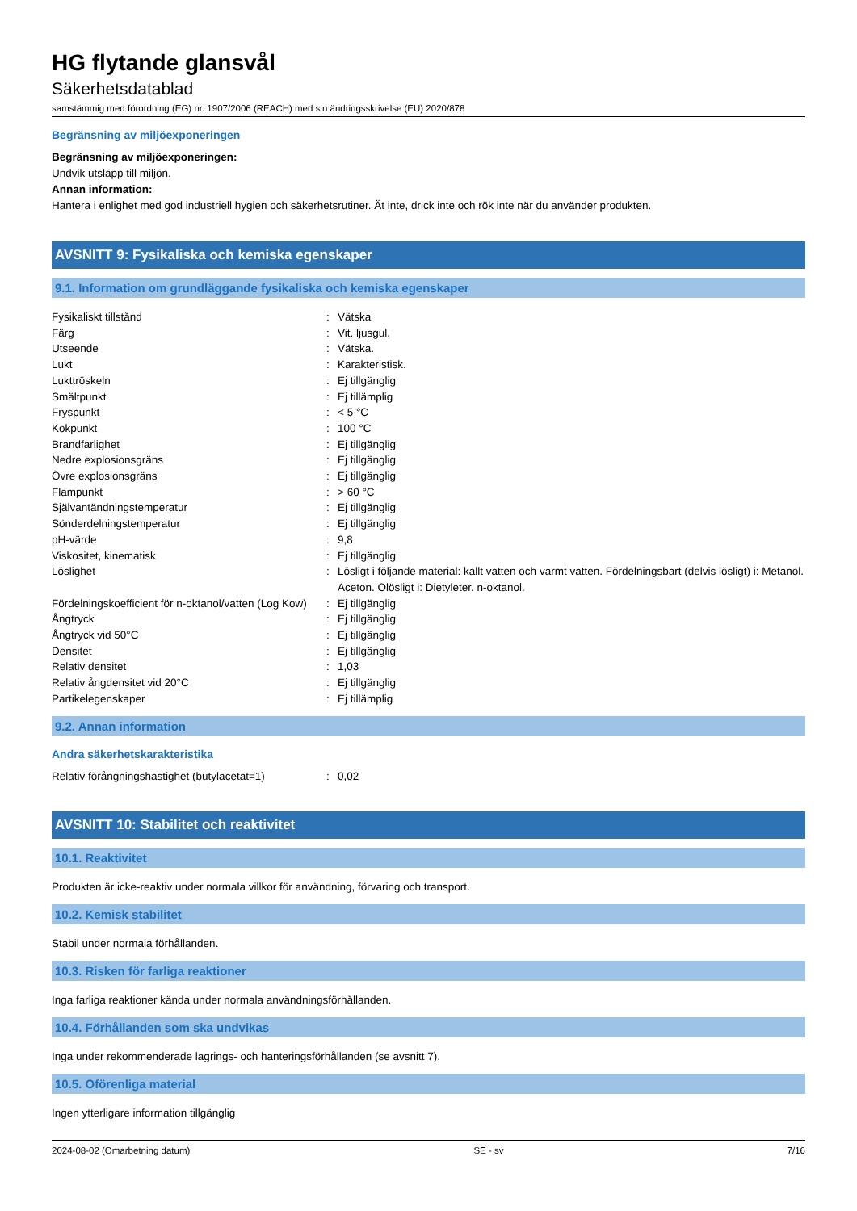HG flytande glansvål
Säkerhetsdatablad
samstämmig med förordning (EG) nr. 1907/2006 (REACH) med sin ändringsskrivelse (EU) 2020/878
Begränsning av miljöexponeringen
Begränsning av miljöexponeringen:
Undvik utsläpp till miljön.
Annan information:
Hantera i enlighet med god industriell hygien och säkerhetsrutiner. Ät inte, drick inte och rök inte när du använder produkten.
AVSNITT 9: Fysikaliska och kemiska egenskaper
9.1. Information om grundläggande fysikaliska och kemiska egenskaper
| Fysikaliskt tillstånd | : | Vätska |
| Färg | : | Vit. ljusgul. |
| Utseende | : | Vätska. |
| Lukt | : | Karakteristisk. |
| Lukttröskeln | : | Ej tillgänglig |
| Smältpunkt | : | Ej tillämplig |
| Fryspunkt | : | < 5 °C |
| Kokpunkt | : | 100 °C |
| Brandfarlighet | : | Ej tillgänglig |
| Nedre explosionsgräns | : | Ej tillgänglig |
| Övre explosionsgräns | : | Ej tillgänglig |
| Flampunkt | : | > 60 °C |
| Självantändningstemperatur | : | Ej tillgänglig |
| Sönderdelningstemperatur | : | Ej tillgänglig |
| pH-värde | : | 9,8 |
| Viskositet, kinematisk | : | Ej tillgänglig |
| Löslighet | : | Lösligt i följande material: kallt vatten och varmt vatten. Fördelningsbart (delvis lösligt) i: Metanol. Aceton. Olösligt i: Dietyleter. n-oktanol. |
| Fördelningskoefficient för n-oktanol/vatten (Log Kow) | : | Ej tillgänglig |
| Ångtryck | : | Ej tillgänglig |
| Ångtryck vid 50°C | : | Ej tillgänglig |
| Densitet | : | Ej tillgänglig |
| Relativ densitet | : | 1,03 |
| Relativ ångdensitet vid 20°C | : | Ej tillgänglig |
| Partikelegenskaper | : | Ej tillämplig |
9.2. Annan information
Andra säkerhetskarakteristika
| Relativ förångningshastighet (butylacetat=1) | : | 0,02 |
AVSNITT 10: Stabilitet och reaktivitet
10.1. Reaktivitet
Produkten är icke-reaktiv under normala villkor för användning, förvaring och transport.
10.2. Kemisk stabilitet
Stabil under normala förhållanden.
10.3. Risken för farliga reaktioner
Inga farliga reaktioner kända under normala användningsförhållanden.
10.4. Förhållanden som ska undvikas
Inga under rekommenderade lagrings- och hanteringsförhållanden (se avsnitt 7).
10.5. Oförenliga material
Ingen ytterligare information tillgänglig
2024-08-02 (Omarbetning datum) SE - sv 7/16